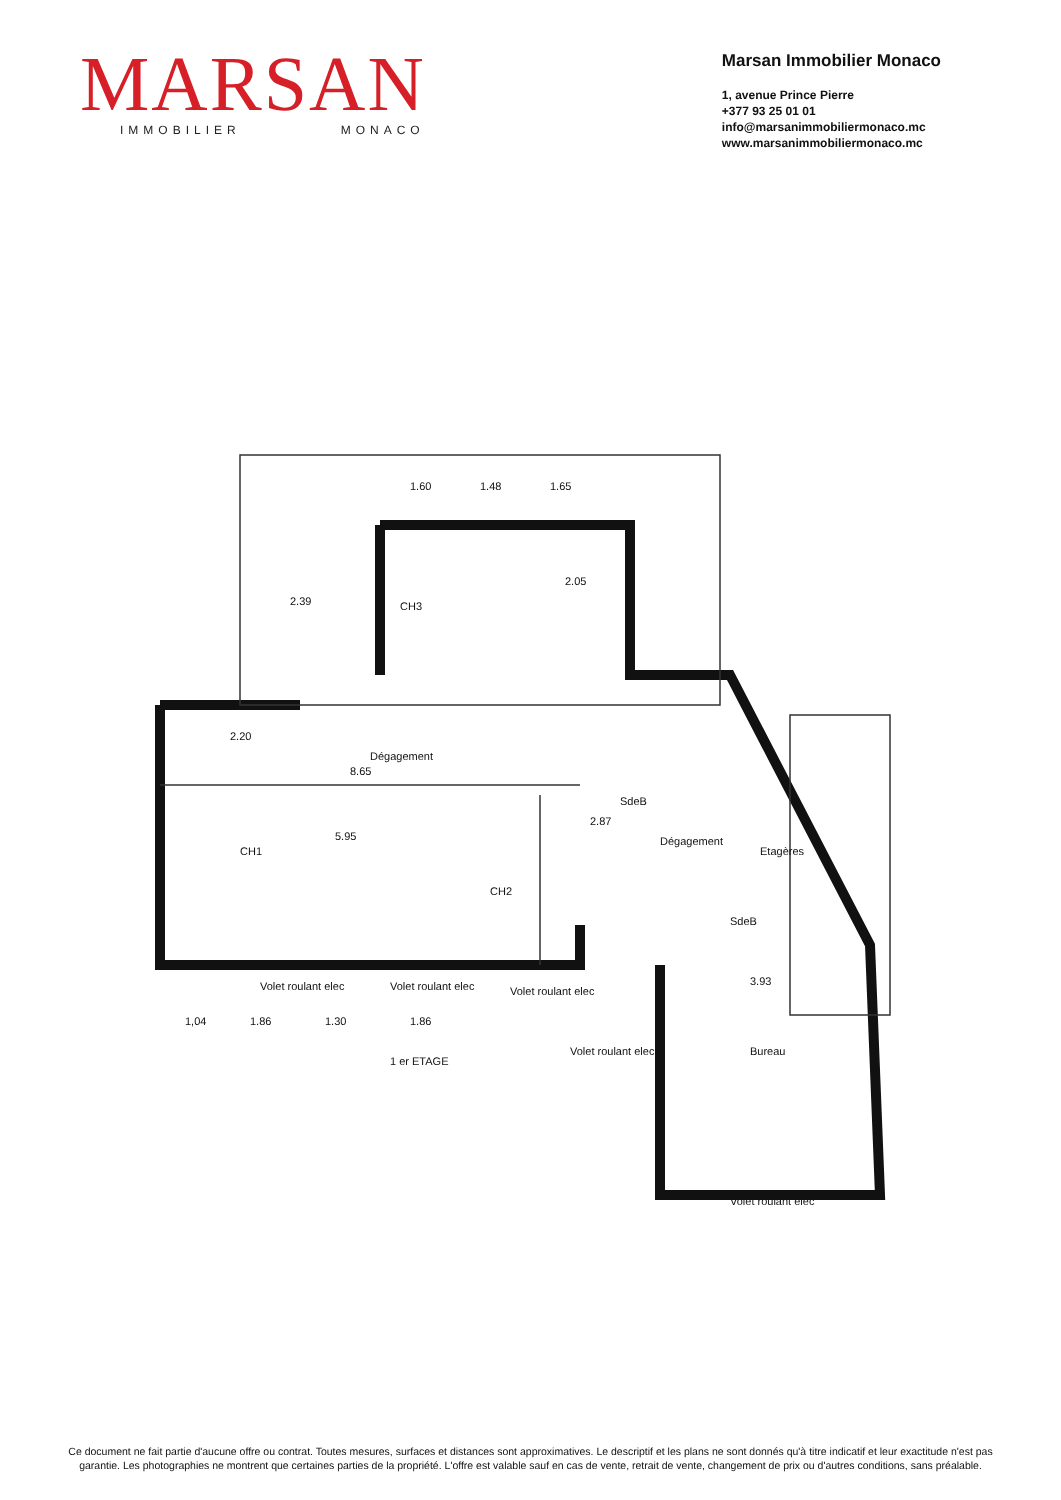MARSAN
IMMOBILIER MONACO
Marsan Immobilier Monaco
1, avenue Prince Pierre
+377 93 25 01 01
info@marsanimmobiliermonaco.mc
www.marsanimmobiliermonaco.mc
1.60
1.48
1.65
2.39
2.05
2.20
8.65
5.95
2.87
3.93
1 er ETAGE
1,04
1.86
1.30
1.86
Volet roulant elec
Volet roulant elec
Volet roulant elec
Volet roulant elec
Volet roulant elec
CH3
Dégagement
CH1
SdeB
Dégagement
Bureau
SdeB
Etagères
CH2
Ce document ne fait partie d'aucune offre ou contrat. Toutes mesures, surfaces et distances sont approximatives. Le descriptif et les plans ne sont donnés qu'à titre indicatif et leur exactitude n'est pas garantie. Les photographies ne montrent que certaines parties de la propriété. L'offre est valable sauf en cas de vente, retrait de vente, changement de prix ou d'autres conditions, sans préalable.